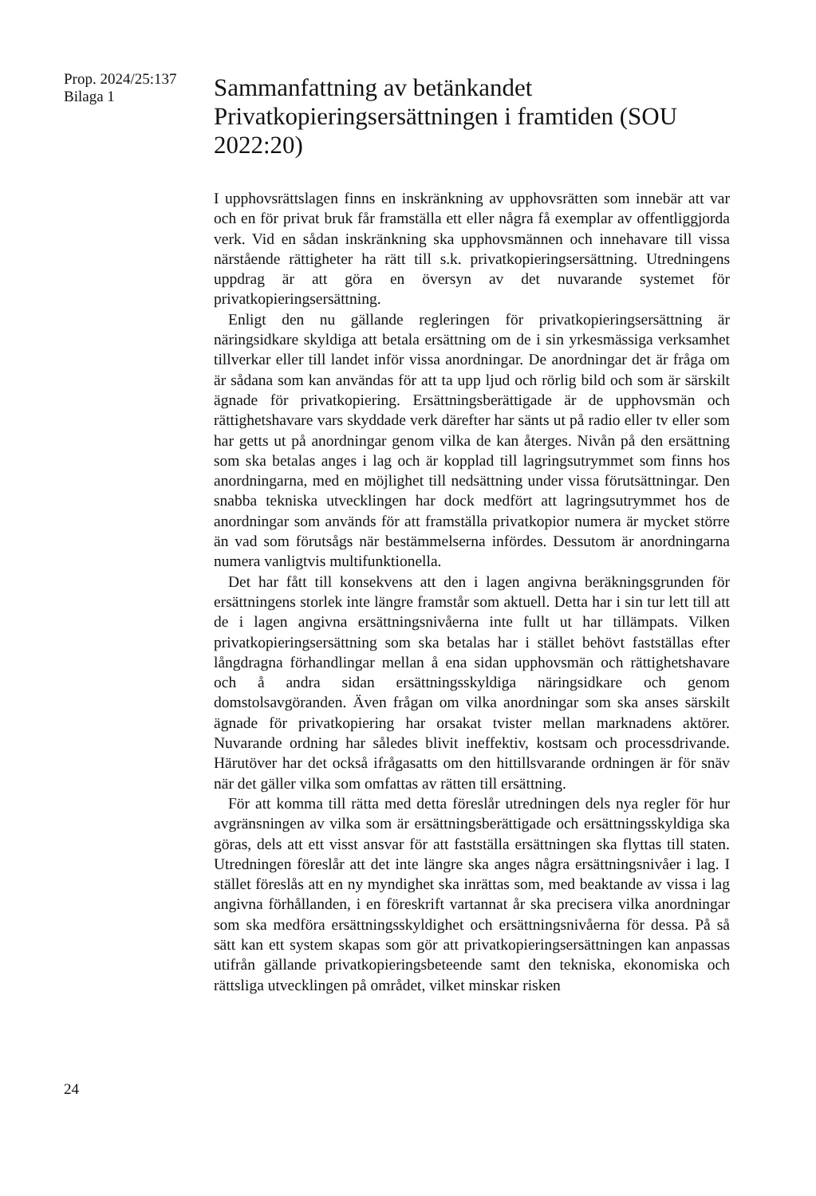Prop. 2024/25:137
Bilaga 1
Sammanfattning av betänkandet Privatkopieringsersättningen i framtiden (SOU 2022:20)
I upphovsrättslagen finns en inskränkning av upphovsrätten som innebär att var och en för privat bruk får framställa ett eller några få exemplar av offentliggjorda verk. Vid en sådan inskränkning ska upphovsmännen och innehavare till vissa närstående rättigheter ha rätt till s.k. privatkopierings­ersättning. Utredningens uppdrag är att göra en översyn av det nuvarande systemet för privatkopieringsersättning.
Enligt den nu gällande regleringen för privatkopieringsersättning är näringsidkare skyldiga att betala ersättning om de i sin yrkesmässiga verksamhet tillverkar eller till landet inför vissa anordningar. De anordningar det är fråga om är sådana som kan användas för att ta upp ljud och rörlig bild och som är särskilt ägnade för privatkopiering. Ersättningsberättigade är de upphovsmän och rättighetshavare vars skyddade verk därefter har sänts ut på radio eller tv eller som har getts ut på anordningar genom vilka de kan återges. Nivån på den ersättning som ska betalas anges i lag och är kopplad till lagringsutrymmet som finns hos anordningarna, med en möjlighet till nedsättning under vissa förutsätt­ningar. Den snabba tekniska utvecklingen har dock medfört att lagringsutrymmet hos de anordningar som används för att framställa privatkopior numera är mycket större än vad som förutsågs när bestämmelserna infördes. Dessutom är anordningarna numera vanligtvis multifunktionella.
Det har fått till konsekvens att den i lagen angivna beräkningsgrunden för ersättningens storlek inte längre framstår som aktuell. Detta har i sin tur lett till att de i lagen angivna ersättningsnivåerna inte fullt ut har tillämpats. Vilken privatkopieringsersättning som ska betalas har i stället behövt fastställas efter långdragna förhandlingar mellan å ena sidan upphovsmän och rättighetshavare och å andra sidan ersättningsskyldiga näringsidkare och genom domstolsavgöranden. Även frågan om vilka anordningar som ska anses särskilt ägnade för privatkopiering har orsakat tvister mellan marknadens aktörer. Nuvarande ordning har således blivit ineffektiv, kostsam och processdrivande. Härutöver har det också ifrågasatts om den hittillsvarande ordningen är för snäv när det gäller vilka som omfattas av rätten till ersättning.
För att komma till rätta med detta föreslår utredningen dels nya regler för hur avgränsningen av vilka som är ersättningsberättigade och ersättningsskyldiga ska göras, dels att ett visst ansvar för att fastställa ersättningen ska flyttas till staten. Utredningen föreslår att det inte längre ska anges några ersättningsnivåer i lag. I stället föreslås att en ny myndighet ska inrättas som, med beaktande av vissa i lag angivna förhållanden, i en föreskrift vartannat år ska precisera vilka anordningar som ska medföra ersättningsskyldighet och ersättningsnivåerna för dessa. På så sätt kan ett system skapas som gör att privatkopieringsersättningen kan anpassas utifrån gällande privatkopieringsbeteende samt den tekniska, ekonomiska och rättsliga utvecklingen på området, vilket minskar risken
24